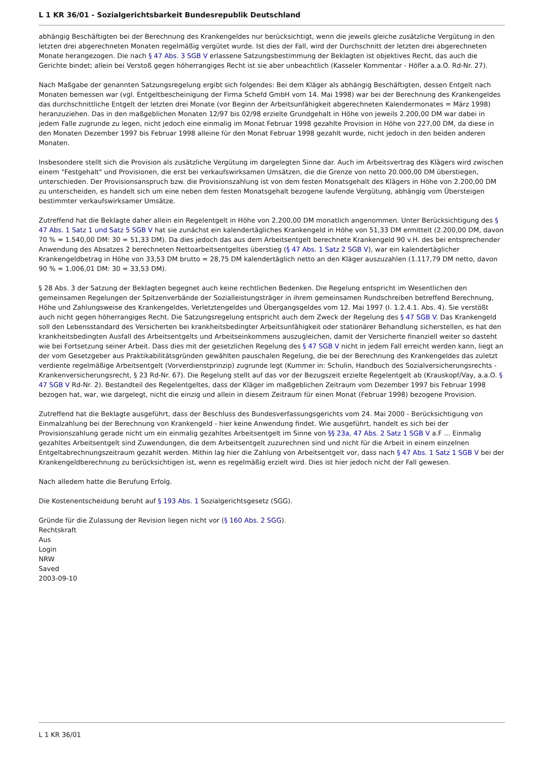L 1 KR 36/01 - Sozialgerichtsbarkeit Bundesrepublik Deutschland
abhängig Beschäftigten bei der Berechnung des Krankengeldes nur berücksichtigt, wenn die jeweils gleiche zusätzliche Vergütung in den letzten drei abgerechneten Monaten regelmäßig vergütet wurde. Ist dies der Fall, wird der Durchschnitt der letzten drei abgerechneten Monate herangezogen. Die nach § 47 Abs. 3 SGB V erlassene Satzungsbestimmung der Beklagten ist objektives Recht, das auch die Gerichte bindet; allein bei Verstoß gegen höherrangiges Recht ist sie aber unbeachtlich (Kasseler Kommentar - Höfler a.a.O. Rd-Nr. 27).
Nach Maßgabe der genannten Satzungsregelung ergibt sich folgendes: Bei dem Kläger als abhängig Beschäftigten, dessen Entgelt nach Monaten bemessen war (vgl. Entgeltbescheinigung der Firma Schefd GmbH vom 14. Mai 1998) war bei der Berechnung des Krankengeldes das durchschnittliche Entgelt der letzten drei Monate (vor Beginn der Arbeitsunfähigkeit abgerechneten Kalendermonates = März 1998) heranzuziehen. Das in den maßgeblichen Monaten 12/97 bis 02/98 erzielte Grundgehalt in Höhe von jeweils 2.200,00 DM war dabei in jedem Falle zugrunde zu legen, nicht jedoch eine einmalig im Monat Februar 1998 gezahlte Provision in Höhe von 227,00 DM, da diese in den Monaten Dezember 1997 bis Februar 1998 alleine für den Monat Februar 1998 gezahlt wurde, nicht jedoch in den beiden anderen Monaten.
Insbesondere stellt sich die Provision als zusätzliche Vergütung im dargelegten Sinne dar. Auch im Arbeitsvertrag des Klägers wird zwischen einem "Festgehalt" und Provisionen, die erst bei verkaufswirksamen Umsätzen, die die Grenze von netto 20.000,00 DM überstiegen, unterschieden. Der Provisionsanspruch bzw. die Provisionszahlung ist von dem festen Monatsgehalt des Klägers in Höhe von 2.200,00 DM zu unterscheiden, es handelt sich um eine neben dem festen Monatsgehalt bezogene laufende Vergütung, abhängig vom Übersteigen bestimmter verkaufswirksamer Umsätze.
Zutreffend hat die Beklagte daher allein ein Regelentgelt in Höhe von 2.200,00 DM monatlich angenommen. Unter Berücksichtigung des § 47 Abs. 1 Satz 1 und Satz 5 SGB V hat sie zunächst ein kalendertägliches Krankengeld in Höhe von 51,33 DM ermittelt (2.200,00 DM, davon 70 % = 1.540,00 DM: 30 = 51,33 DM). Da dies jedoch das aus dem Arbeitsentgelt berechnete Krankengeld 90 v.H. des bei entsprechender Anwendung des Absatzes 2 berechneten Nettoarbeitsentgeltes überstieg (§ 47 Abs. 1 Satz 2 SGB V), war ein kalendertäglicher Krankengeldbetrag in Höhe von 33,53 DM brutto = 28,75 DM kalendertäglich netto an den Kläger auszuzahlen (1.117,79 DM netto, davon 90 % = 1.006,01 DM: 30 = 33,53 DM).
§ 28 Abs. 3 der Satzung der Beklagten begegnet auch keine rechtlichen Bedenken. Die Regelung entspricht im Wesentlichen den gemeinsamen Regelungen der Spitzenverbände der Sozialleistungsträger in ihrem gemeinsamen Rundschreiben betreffend Berechnung, Höhe und Zahlungsweise des Krankengeldes, Verletztengeldes und Übergangsgeldes vom 12. Mai 1997 (I. 1.2.4.1. Abs. 4). Sie verstößt auch nicht gegen höherrangiges Recht. Die Satzungsregelung entspricht auch dem Zweck der Regelung des § 47 SGB V. Das Krankengeld soll den Lebensstandard des Versicherten bei krankheitsbedingter Arbeitsunfähigkeit oder stationärer Behandlung sicherstellen, es hat den krankheitsbedingten Ausfall des Arbeitsentgelts und Arbeitseinkommens auszugleichen, damit der Versicherte finanziell weiter so dasteht wie bei Fortsetzung seiner Arbeit. Dass dies mit der gesetzlichen Regelung des § 47 SGB V nicht in jedem Fall erreicht werden kann, liegt an der vom Gesetzgeber aus Praktikabilitätsgründen gewählten pauschalen Regelung, die bei der Berechnung des Krankengeldes das zuletzt verdiente regelmäßige Arbeitsentgelt (Vorverdienstprinzip) zugrunde legt (Kummer in: Schulin, Handbuch des Sozialversicherungsrechts - Krankenversicherungsrecht, § 23 Rd-Nr. 67). Die Regelung stellt auf das vor der Bezugszeit erzielte Regelentgelt ab (Krauskopf/Vay, a.a.O. § 47 SGB V Rd-Nr. 2). Bestandteil des Regelentgeltes, dass der Kläger im maßgeblichen Zeitraum vom Dezember 1997 bis Februar 1998 bezogen hat, war, wie dargelegt, nicht die einzig und allein in diesem Zeitraum für einen Monat (Februar 1998) bezogene Provision.
Zutreffend hat die Beklagte ausgeführt, dass der Beschluss des Bundesverfassungsgerichts vom 24. Mai 2000 - Berücksichtigung von Einmalzahlung bei der Berechnung von Krankengeld - hier keine Anwendung findet. Wie ausgeführt, handelt es sich bei der Provisionszahlung gerade nicht um ein einmalig gezahltes Arbeitsentgelt im Sinne von §§ 23a, 47 Abs. 2 Satz 1 SGB V a.F ... Einmalig gezahltes Arbeitsentgelt sind Zuwendungen, die dem Arbeitsentgelt zuzurechnen sind und nicht für die Arbeit in einem einzelnen Entgeltabrechnungszeitraum gezahlt werden. Mithin lag hier die Zahlung von Arbeitsentgelt vor, dass nach § 47 Abs. 1 Satz 1 SGB V bei der Krankengeldberechnung zu berücksichtigen ist, wenn es regelmäßig erzielt wird. Dies ist hier jedoch nicht der Fall gewesen.
Nach alledem hatte die Berufung Erfolg.
Die Kostenentscheidung beruht auf § 193 Abs. 1 Sozialgerichtsgesetz (SGG).
Gründe für die Zulassung der Revision liegen nicht vor (§ 160 Abs. 2 SGG).
Rechtskraft
Aus
Login
NRW
Saved
2003-09-10
L 1 KR 36/01